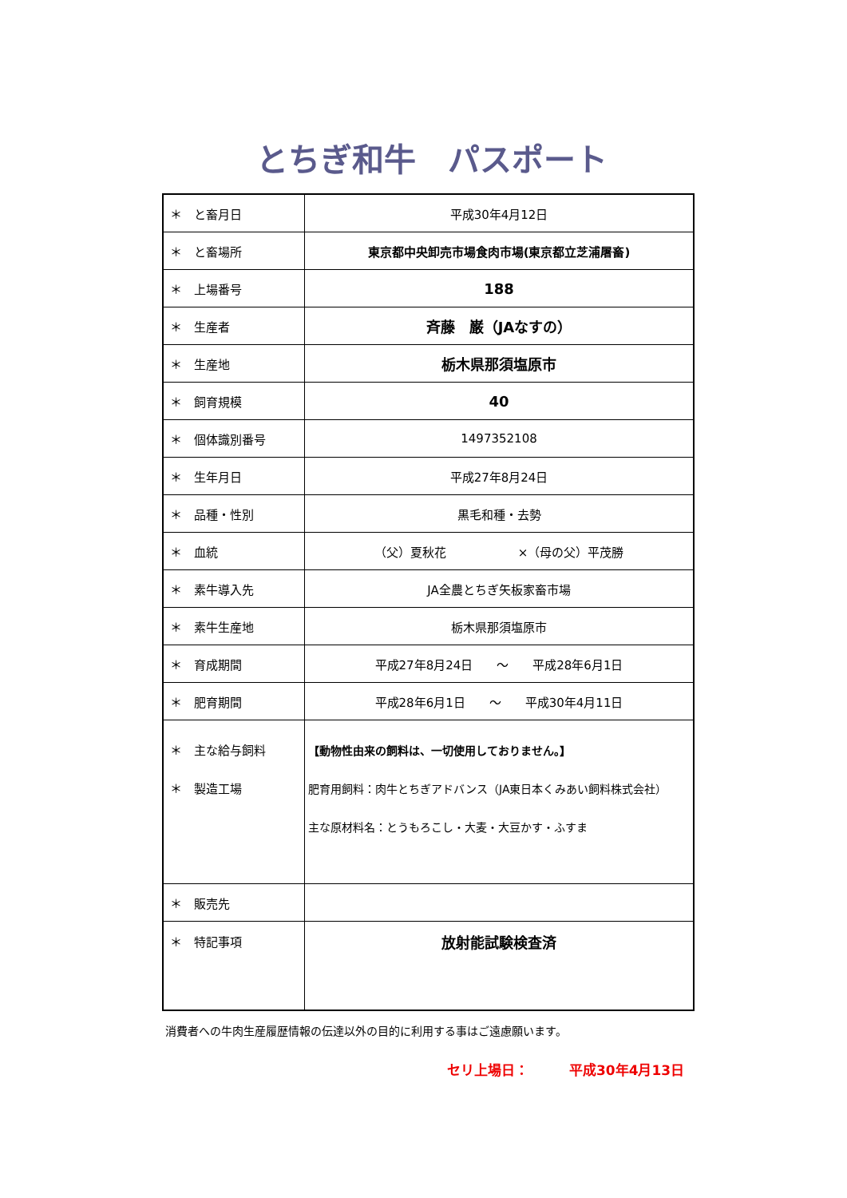とちぎ和牛　パスポート
| ＊ と畜月日 | 平成30年4月12日 |
| ＊ と畜場所 | 東京都中央卸売市場食肉市場(東京都立芝浦屠畜) |
| ＊ 上場番号 | 188 |
| ＊ 生産者 | 斉藤 巌（JAなすの） |
| ＊ 生産地 | 栃木県那須塩原市 |
| ＊ 飼育規模 | 40 |
| ＊ 個体識別番号 | 1497352108 |
| ＊ 生年月日 | 平成27年8月24日 |
| ＊ 品種・性別 | 黒毛和種・去勢 |
| ＊ 血統 | （父）夏秋花 ×（母の父）平茂勝 |
| ＊ 素牛導入先 | JA全農とちぎ矢板家畜市場 |
| ＊ 素牛生産地 | 栃木県那須塩原市 |
| ＊ 育成期間 | 平成27年8月24日 ～ 平成28年6月1日 |
| ＊ 肥育期間 | 平成28年6月1日 ～ 平成30年4月11日 |
| ＊ 主な給与飼料 ＊ 製造工場 | 【動物性由来の飼料は、一切使用しておりません。】 肥育用飼料：肉牛とちぎアドバンス（JA東日本くみあい飼料株式会社） 主な原材料名：とうもろこし・大麦・大豆かす・ふすま |
| ＊ 販売先 | |
| ＊ 特記事項 | 放射能試験検査済 |
消費者への牛肉生産履歴情報の伝達以外の目的に利用する事はご遠慮願います。
セリ上場日：　　　平成30年4月13日